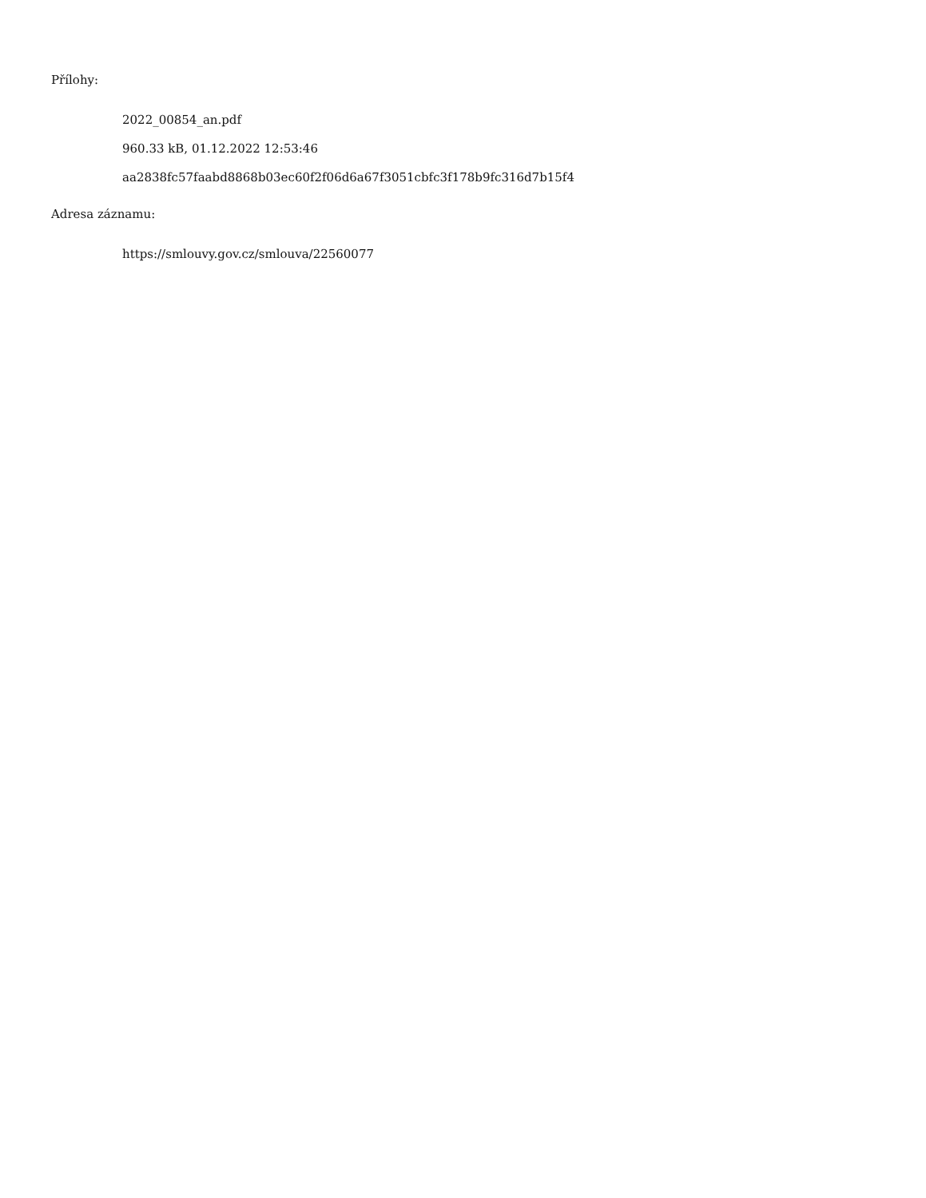Přílohy:
2022_00854_an.pdf
960.33 kB, 01.12.2022 12:53:46
aa2838fc57faabd8868b03ec60f2f06d6a67f3051cbfc3f178b9fc316d7b15f4
Adresa záznamu:
https://smlouvy.gov.cz/smlouva/22560077